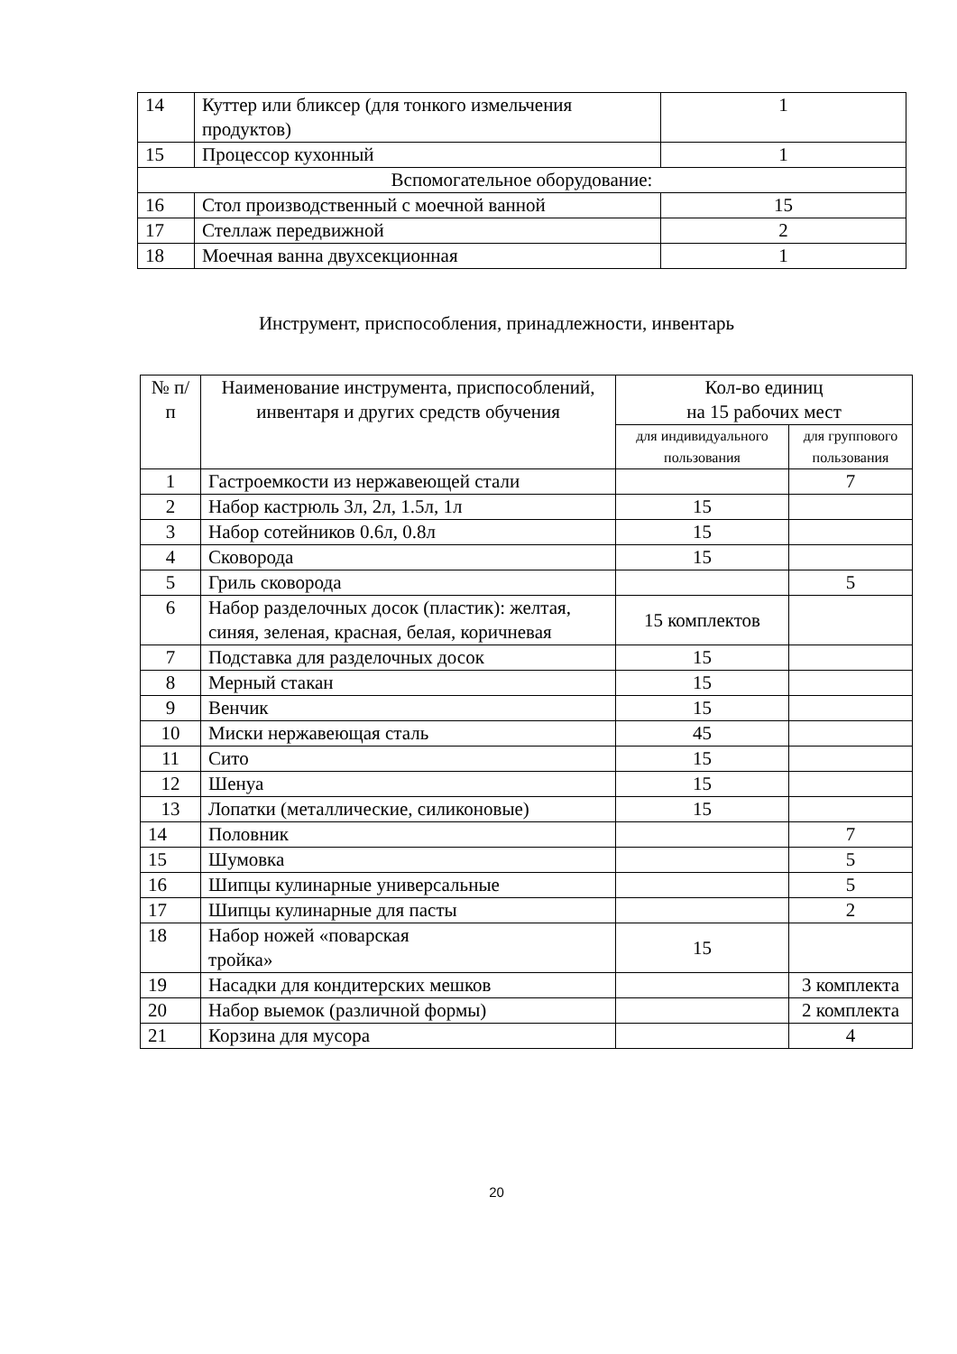| 14 | Куттер или бликсер (для тонкого измельчения продуктов) | 1 |
| 15 | Процессор кухонный | 1 |
| Вспомогательное оборудование: | | |
| 16 | Стол производственный с моечной ванной | 15 |
| 17 | Стеллаж передвижной | 2 |
| 18 | Моечная ванна двухсекционная | 1 |
Инструмент, приспособления, принадлежности, инвентарь
| № п/п | Наименование инструмента, приспособлений, инвентаря и других средств обучения | Кол-во единиц на 15 рабочих мест | |
| --- | --- | --- | --- |
| | | для индивидуального пользования | для группового пользования |
| 1 | Гастроемкости из нержавеющей стали | | 7 |
| 2 | Набор кастрюль 3л, 2л, 1.5л, 1л | 15 | |
| 3 | Набор сотейников 0.6л, 0.8л | 15 | |
| 4 | Сковорода | 15 | |
| 5 | Гриль сковорода | | 5 |
| 6 | Набор разделочных досок (пластик): желтая, синяя, зеленая, красная, белая, коричневая | 15 комплектов | |
| 7 | Подставка для разделочных досок | 15 | |
| 8 | Мерный стакан | 15 | |
| 9 | Венчик | 15 | |
| 10 | Миски нержавеющая сталь | 45 | |
| 11 | Сито | 15 | |
| 12 | Шенуа | 15 | |
| 13 | Лопатки (металлические, силиконовые) | 15 | |
| 14 | Половник | | 7 |
| 15 | Шумовка | | 5 |
| 16 | Шипцы кулинарные универсальные | | 5 |
| 17 | Шипцы кулинарные для пасты | | 2 |
| 18 | Набор ножей «поварская тройка» | 15 | |
| 19 | Насадки для кондитерских мешков | | 3 комплекта |
| 20 | Набор выемок (различной формы) | | 2 комплекта |
| 21 | Корзина для мусора | | 4 |
20